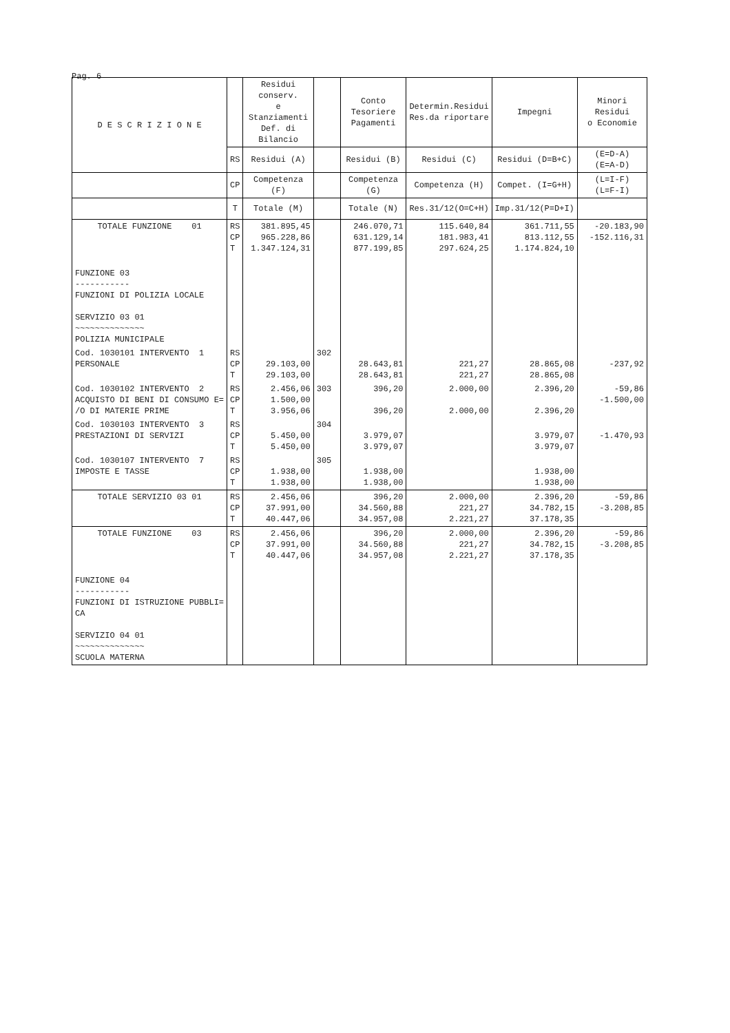Pag. 6
| D E S C R I Z I O N E | | Residui conserv. e Stanziamenti Def. di Bilancio | | Conto Tesoriere Pagamenti | Determin.Residui Res.da riportare | Impegni | Minori Residui o Economie |
| --- | --- | --- | --- | --- | --- | --- | --- |
| | RS | Residui (A) | | Residui (B) | Residui (C) | Residui (D=B+C) | (E=D-A) (E=A-D) |
| | CP | Competenza (F) | | Competenza (G) | Competenza (H) | Compet. (I=G+H) | (L=I-F) (L=F-I) |
| | T | Totale (M) | | Totale (N) | Res.31/12(O=C+H) | Imp.31/12(P=D+I) | |
| TOTALE FUNZIONE 01 | RS CP T | 381.895,45 965.228,86 1.347.124,31 | | 246.070,71 631.129,14 877.199,85 | 115.640,84 181.983,41 297.624,25 | 361.711,55 813.112,55 1.174.824,10 | -20.183,90 -152.116,31 |
| FUNZIONE 03 ----------- FUNZIONI DI POLIZIA LOCALE SERVIZIO 03 01 ~~~~~~~~~~~~~~ POLIZIA MUNICIPALE | | | | | | | |
| Cod. 1030101 INTERVENTO 1 PERSONALE | RS CP T | 29.103,00 29.103,00 | 302 | 28.643,81 28.643,81 | 221,27 221,27 | 28.865,08 28.865,08 | -237,92 |
| Cod. 1030102 INTERVENTO 2 ACQUISTO DI BENI DI CONSUMO E= /O DI MATERIE PRIME | RS CP T | 2.456,06 1.500,00 3.956,06 | 303 | 396,20 396,20 | 2.000,00 2.000,00 | 2.396,20 2.396,20 | -59,86 -1.500,00 |
| Cod. 1030103 INTERVENTO 3 PRESTAZIONI DI SERVIZI | RS CP T | 5.450,00 5.450,00 | 304 | 3.979,07 3.979,07 | | 3.979,07 3.979,07 | -1.470,93 |
| Cod. 1030107 INTERVENTO 7 IMPOSTE E TASSE | RS CP T | 1.938,00 1.938,00 | 305 | 1.938,00 1.938,00 | | 1.938,00 1.938,00 | |
| TOTALE SERVIZIO 03 01 | RS CP T | 2.456,06 37.991,00 40.447,06 | | 396,20 34.560,88 34.957,08 | 2.000,00 221,27 2.221,27 | 2.396,20 34.782,15 37.178,35 | -59,86 -3.208,85 |
| TOTALE FUNZIONE 03 | RS CP T | 2.456,06 37.991,00 40.447,06 | | 396,20 34.560,88 34.957,08 | 2.000,00 221,27 2.221,27 | 2.396,20 34.782,15 37.178,35 | -59,86 -3.208,85 |
| FUNZIONE 04 ----------- FUNZIONI DI ISTRUZIONE PUBBLI= CA SERVIZIO 04 01 ~~~~~~~~~~~~~~ SCUOLA MATERNA | | | | | | | |